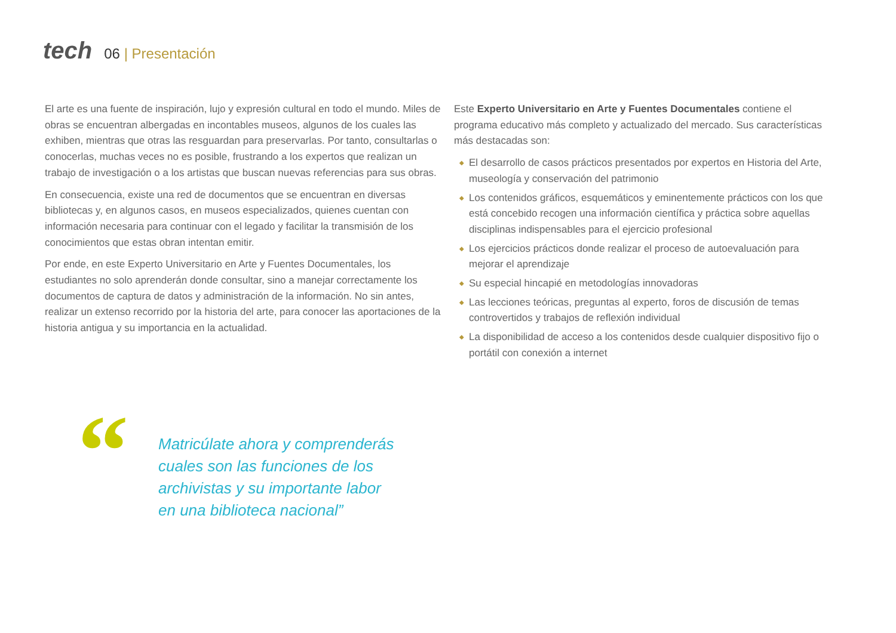tech
06 | Presentación
El arte es una fuente de inspiración, lujo y expresión cultural en todo el mundo. Miles de obras se encuentran albergadas en incontables museos, algunos de los cuales las exhiben, mientras que otras las resguardan para preservarlas. Por tanto, consultarlas o conocerlas, muchas veces no es posible, frustrando a los expertos que realizan un trabajo de investigación o a los artistas que buscan nuevas referencias para sus obras.
En consecuencia, existe una red de documentos que se encuentran en diversas bibliotecas y, en algunos casos, en museos especializados, quienes cuentan con información necesaria para continuar con el legado y facilitar la transmisión de los conocimientos que estas obran intentan emitir.
Por ende, en este Experto Universitario en Arte y Fuentes Documentales, los estudiantes no solo aprenderán donde consultar, sino a manejar correctamente los documentos de captura de datos y administración de la información. No sin antes, realizar un extenso recorrido por la historia del arte, para conocer las aportaciones de la historia antigua y su importancia en la actualidad.
Este Experto Universitario en Arte y Fuentes Documentales contiene el programa educativo más completo y actualizado del mercado. Sus características más destacadas son:
◆ El desarrollo de casos prácticos presentados por expertos en Historia del Arte, museología y conservación del patrimonio
◆ Los contenidos gráficos, esquemáticos y eminentemente prácticos con los que está concebido recogen una información científica y práctica sobre aquellas disciplinas indispensables para el ejercicio profesional
◆ Los ejercicios prácticos donde realizar el proceso de autoevaluación para mejorar el aprendizaje
◆ Su especial hincapié en metodologías innovadoras
◆ Las lecciones teóricas, preguntas al experto, foros de discusión de temas controvertidos y trabajos de reflexión individual
◆ La disponibilidad de acceso a los contenidos desde cualquier dispositivo fijo o portátil con conexión a internet
“
Matricúlate ahora y comprenderás cuales son las funciones de los archivistas y su importante labor en una biblioteca nacional”